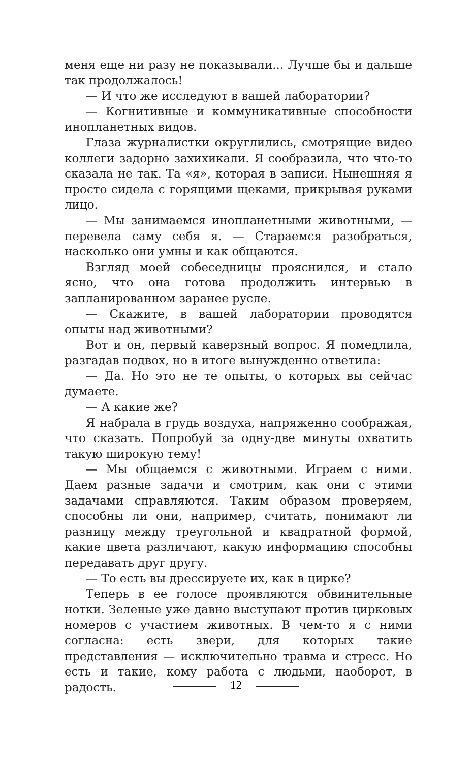меня еще ни разу не показывали... Лучше бы и дальше так продолжалось!
— И что же исследуют в вашей лаборатории?
— Когнитивные и коммуникативные способности инопланетных видов.
Глаза журналистки округлились, смотрящие видео коллеги задорно захихикали. Я сообразила, что что-то сказала не так. Та «я», которая в записи. Нынешняя я просто сидела с горящими щеками, прикрывая руками лицо.
— Мы занимаемся инопланетными животными, — перевела саму себя я. — Стараемся разобраться, насколько они умны и как общаются.
Взгляд моей собеседницы прояснился, и стало ясно, что она готова продолжить интервью в запланированном заранее русле.
— Скажите, в вашей лаборатории проводятся опыты над животными?
Вот и он, первый каверзный вопрос. Я помедлила, разгадав подвох, но в итоге вынужденно ответила:
— Да. Но это не те опыты, о которых вы сейчас думаете.
— А какие же?
Я набрала в грудь воздуха, напряженно соображая, что сказать. Попробуй за одну-две минуты охватить такую широкую тему!
— Мы общаемся с животными. Играем с ними. Даем разные задачи и смотрим, как они с этими задачами справляются. Таким образом проверяем, способны ли они, например, считать, понимают ли разницу между треугольной и квадратной формой, какие цвета различают, какую информацию способны передавать друг другу.
— То есть вы дрессируете их, как в цирке?
Теперь в ее голосе проявляются обвинительные нотки. Зеленые уже давно выступают против цирковых номеров с участием животных. В чем-то я с ними согласна: есть звери, для которых такие представления — исключительно травма и стресс. Но есть и такие, кому работа с людьми, наоборот, в радость.
12